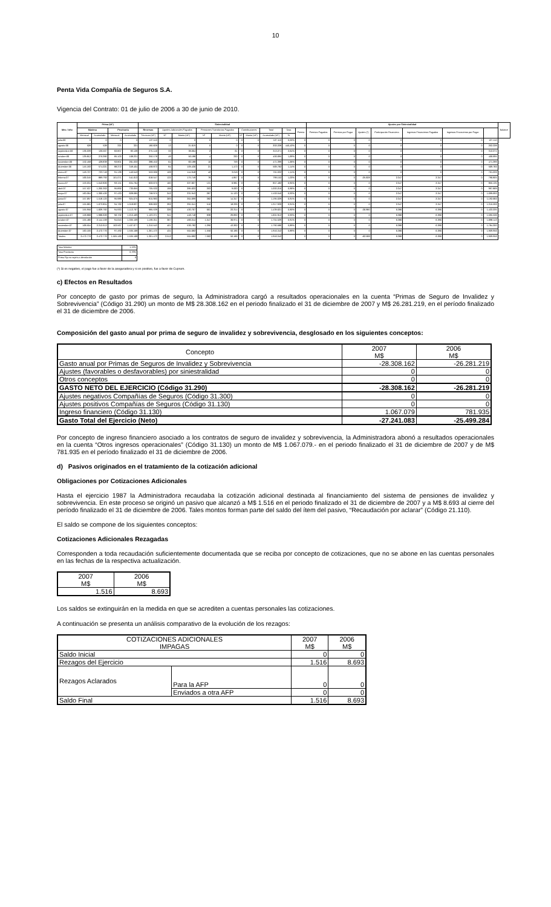10
Penta Vida Compañía de Seguros S.A.
Vigencia del Contrato: 01 de julio de 2006 a 30 de junio de 2010.
| Mes / Año | Prima (UF) | | | | Siniestralidad | | | | | | | | | | Ajustes por Siniestralidad | | | | | | | Balance |
| --- | --- | --- | --- | --- | --- | --- | --- | --- | --- | --- | --- | --- | --- | --- | --- | --- | --- | --- | --- | --- | --- | --- |
| | Máxima | | Provisoria | | Reservas | Aportes Adicionales Pagados | | Pensiones Transitorias Pagadas | | Contribuciones | | Total | Tasa | Premio | Premios Pagados | Premios por Pagar | Ajustes (*) | Participación Financiera | Ingresos Financieros Pagados | Ingresos Financieros por Pagar | | |
| | Mensual | Acumulada | Mensual | Acumulada | Técnicas (UF) | Nº | Monto (UF) | Nº | Monto (UF) | Nº | Monto (UF) | Acumulado (UF) | % | | | | | | | | | |
| julio-06 | 0 | 0 | 0 | 0 | 127.110 | 0 | 0 | 0 | 0 | 0 | 0 | 127.110 | 0,00% | 0 | 0 | 0 | 0 | 0 | 0 | 0 | 127.110 | |
| agosto-06 | 528 | 528 | 321 | 321 | 180.609 | 13 | 21.619 | 0 | 0 | 0 | 0 | 202.228 | 440,42% | 0 | 0 | 0 | 0 | 0 | 0 | 0 | 202.228 | |
| septiembre-06 | 136.039 | 136.567 | 82.807 | 83.128 | 275.146 | 32 | 38.064 | 2 | 61 | 0 | 0 | 313.271 | 2,64% | 0 | 0 | 0 | 0 | 0 | 0 | 0 | 313.271 | |
| octubre-06 | 139.812 | 276.380 | 85.103 | 168.231 | 350.178 | 49 | 56.188 | 4 | 330 | 0 | 0 | 406.695 | 1,69% | 0 | 0 | 0 | 0 | 0 | 0 | 0 | 406.695 | |
| noviembre-06 | 152.458 | 428.838 | 92.801 | 261.032 | 388.452 | 64 | 82.188 | 10 | 759 | 0 | 0 | 471.399 | 1,26% | 0 | 0 | 0 | 0 | 0 | 0 | 0 | 471.399 | |
| diciembre-06 | 145.183 | 574.021 | 88.372 | 349.404 | 458.873 | 84 | 109.436 | 21 | 1.473 | 0 | 0 | 569.782 | 1,14% | 0 | 0 | 0 | 0 | 0 | 0 | 0 | 569.782 | |
| enero-07 | 149.727 | 723.748 | 91.138 | 440.542 | 553.066 | 108 | 144.948 | 42 | 3.018 | 0 | 0 | 701.032 | 1,11% | 0 | 0 | 0 | 0 | 0 | 0 | 0 | 701.032 | |
| febrero-07 | 166.045 | 889.792 | 101.071 | 541.613 | 618.547 | 132 | 175.749 | 78 | 4.857 | 0 | 0 | 799.152 | 1,03% | 0 | 0 | 0 | -25.608 | 2.347 | 2.347 | 0 | 796.805 | |
| marzo-07 | 153.034 | 1.042.826 | 93.151 | 634.764 | 622.675 | 160 | 227.827 | 131 | 6.981 | 0 | 0 | 857.482 | 0,95% | 0 | 0 | 0 | 0 | 2.347 | 2.347 | 0 | 855.135 | |
| abril-07 | 157.537 | 1.200.362 | 95.892 | 730.655 | 705.532 | 198 | 285.622 | 203 | 9.063 | 0 | 0 | 1.000.216 | 0,96% | 0 | 0 | 0 | 0 | 2.347 | 2.347 | 0 | 997.869 | |
| mayo-07 | 160.064 | 1.360.426 | 97.430 | 828.085 | 758.975 | 242 | 331.943 | 287 | 11.123 | 0 | 0 | 1.102.040 | 0,93% | 0 | 0 | 0 | 0 | 2.347 | 2.347 | 0 | 1.099.693 | |
| junio-07 | 157.697 | 1.518.123 | 95.989 | 924.075 | 815.983 | 269 | 364.699 | 382 | 14.347 | 0 | 0 | 1.195.029 | 0,91% | 0 | 0 | 0 | 0 | 2.347 | 2.347 | 0 | 1.192.682 | |
| julio-07 | 155.681 | 1.673.804 | 94.762 | 1.018.837 | 908.662 | 292 | 391.041 | 510 | 18.236 | 0 | 0 | 1.317.939 | 0,91% | 0 | 0 | 0 | 0 | 2.347 | 2.347 | 0 | 1.315.592 | |
| agosto-07 | 155.956 | 1.829.760 | 94.930 | 1.113.767 | 985.539 | 326 | 430.767 | 661 | 23.314 | 0 | 0 | 1.439.621 | 0,90% | 0 | 0 | 0 | -36.980 | 6.386 | 6.386 | 0 | 1.433.235 | |
| septiembre-07 | 158.868 | 1.988.628 | 96.702 | 1.210.469 | 1.123.271 | 341 | 448.748 | 838 | 29.892 | 0 | 0 | 1.601.912 | 0,93% | 0 | 0 | 0 | 0 | 6.386 | 6.386 | 0 | 1.595.526 | |
| octubre-07 | 155.480 | 2.144.108 | 94.640 | 1.305.109 | 1.185.311 | 367 | 482.244 | 1.047 | 36.974 | 0 | 0 | 1.704.529 | 0,91% | 0 | 0 | 0 | 0 | 6.386 | 6.386 | 0 | 1.698.143 | |
| noviembre-07 | 168.504 | 2.312.612 | 102.567 | 1.407.677 | 1.210.543 | 401 | 536.782 | 1.290 | 43.262 | 0 | 0 | 1.790.586 | 0,89% | 0 | 0 | 0 | 0 | 6.386 | 6.386 | 0 | 1.784.200 | |
| diciembre-07 | 160.165 | 2.472.776 | 97.492 | 1.505.168 | 1.301.473 | 434 | 564.682 | 1.556 | 50.186 | 0 | 0 | 1.916.342 | 0,89% | 0 | 0 | 0 | 0 | 6.386 | 6.386 | 0 | 1.909.956 | |
| Totales | 2.472.776 | 2.472.776 | 1.505.168 | 1.505.168 | 1.301.473 | 3.512 | 564.682 | 7.062 | 50.186 | 0 | 0 | 1.916.342 | | 0 | 0 | 0 | -62.588 | 6.386 | 6.386 | 0 | 1.909.956 | |
| Tasa Máxima | 1,15% |
| Tasa Provisoria | 0,70% |
| Prima Fija no sujeta a devolución | 0 |
(*) Si es negativo, el pago fue a favor de la aseguradora y si es positivo, fue a favor de Cuprum.
c) Efectos en Resultados
Por concepto de gasto por primas de seguro, la Administradora cargó a resultados operacionales en la cuenta “Primas de Seguro de Invalidez y Sobrevivencia” (Código 31.290) un monto de M$ 28.308.162 en el periodo finalizado el 31 de diciembre de 2007 y M$ 26.281.219, en el período finalizado el 31 de diciembre de 2006.
Composición del gasto anual por prima de seguro de invalidez y sobrevivencia, desglosado en los siguientes conceptos:
| Concepto | 2007 M$ | 2006 M$ |
| --- | --- | --- |
| Gasto anual por Primas de Seguros de Invalidez y Sobrevivencia | -28.308.162 | -26.281.219 |
| Ajustes (favorables o desfavorables) por siniestralidad | 0 | 0 |
| Otros conceptos | 0 | 0 |
| GASTO NETO DEL EJERCICIO (Código 31.290) | -28.308.162 | -26.281.219 |
| Ajustes negativos Compañías de Seguros (Código 31.300) | 0 | 0 |
| Ajustes positivos Compañías de Seguros (Código 31.130) | 0 | 0 |
| Ingreso financiero (Código 31.130) | 1.067.079 | 781.935 |
| Gasto Total del Ejercicio (Neto) | -27.241.083 | -25.499.284 |
Por concepto de ingreso financiero asociado a los contratos de seguro de invalidez y sobrevivencia, la Administradora abonó a resultados operacionales en la cuenta “Otros ingresos operacionales” (Código 31.130) un monto de M$ 1.067.079.- en el periodo finalizado el 31 de diciembre de 2007 y de M$ 781.935 en el período finalizado el 31 de diciembre de 2006.
d) Pasivos originados en el tratamiento de la cotización adicional
Obligaciones por Cotizaciones Adicionales
Hasta el ejercicio 1987 la Administradora recaudaba la cotización adicional destinada al financiamiento del sistema de pensiones de invalidez y sobrevivencia. En este proceso se originó un pasivo que alcanzó a M$ 1.516 en el periodo finalizado el 31 de diciembre de 2007 y a M$ 8.693 al cierre del período finalizado el 31 de diciembre de 2006. Tales montos forman parte del saldo del ítem del pasivo, “Recaudación por aclarar” (Código 21.110).
El saldo se compone de los siguientes conceptos:
Cotizaciones Adicionales Rezagadas
Corresponden a toda recaudación suficientemente documentada que se reciba por concepto de cotizaciones, que no se abone en las cuentas personales en las fechas de la respectiva actualización.
| 2007 M$ | 2006 M$ |
| --- | --- |
| 1.516 | 8.693 |
Los saldos se extinguirán en la medida en que se acrediten a cuentas personales las cotizaciones.
A continuación se presenta un análisis comparativo de la evolución de los rezagos:
| COTIZACIONES ADICIONALES IMPAGAS | | 2007 M$ | 2006 M$ |
| --- | --- | --- | --- |
| Saldo Inicial | | 0 | 0 |
| Rezagos del Ejercicio | | 1.516 | 8.693 |
| Rezagos Aclarados | Para la AFP | 0 | 0 |
| | Enviados a otra AFP | 0 | 0 |
| Saldo Final | | 1.516 | 8.693 |